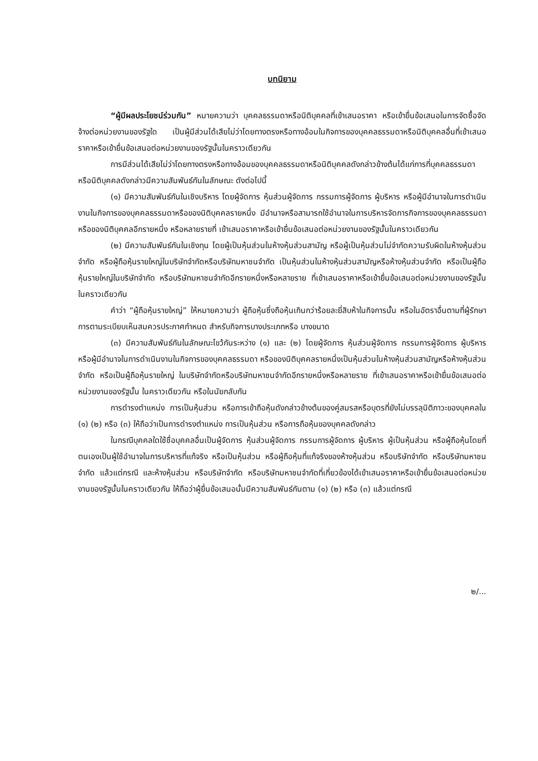บทนิยาม
“ผู้มีผลประโยชน์ร่วมกัน” หมายความว่า บุคคลธรรมดาหรือนิติบุคคลที่เข้าเสนอราคา หรือเข้ายื่นข้อเสนอในการจัดซื้อจัดจ้างต่อหน่วยงานของรัฐใด เป็นผู้มีส่วนได้เสียไม่ว่าโดยทางตรงหรือทางอ้อมในกิจการของบุคคลธรรมดาหรือนิติบุคคลอื่นที่เข้าเสนอราคาหรือเข้ายื่นข้อเสนอต่อหน่วยงานของรัฐนั้นในคราวเดียวกัน
การมีส่วนได้เสียไม่ว่าโดยทางตรงหรือทางอ้อมของบุคคลธรรมดาหรือนิติบุคคลดังกล่าวข้างต้นได้แก่การที่บุคคลธรรมดาหรือนิติบุคคลดังกล่าวมีความสัมพันธ์กันในลักษณะ ดังต่อไปนี้
(๑) มีความสัมพันธ์กันในเชิงบริหาร โดยผู้จัดการ หุ้นส่วนผู้จัดการ กรรมการผู้จัดการ ผู้บริหาร หรือผู้มีอำนาจในการดำเนินงานในกิจการของบุคคลธรรมดาหรือของนิติบุคคลรายหนึ่ง มีอำนาจหรือสามารถใช้อำนาจในการบริหารจัดการกิจการของบุคคลธรรมดา หรือของนิติบุคคลอีกรายหนึ่ง หรือหลายรายที่ เข้าเสนอราคาหรือเข้ายื่นข้อเสนอต่อหน่วยงานของรัฐนั้นในคราวเดียวกัน
(๒) มีความสัมพันธ์กันในเชิงทุน โดยผู้เป็นหุ้นส่วนในห้างหุ้นส่วนสามัญ หรือผู้เป็นหุ้นส่วนไม่จำกัดความรับผิดในห้างหุ้นส่วนจำกัด หรือผู้ถือหุ้นรายใหญ่ในบริษัทจำกัดหรือบริษัทมหาชนจำกัด เป็นหุ้นส่วนในห้างหุ้นส่วนสามัญหรือห้างหุ้นส่วนจำกัด หรือเป็นผู้ถือหุ้นรายใหญ่ในบริษัทจำกัด หรือบริษัทมหาชนจำกัดอีกรายหนึ่งหรือหลายราย ที่เข้าเสนอราคาหรือเข้ายื่นข้อเสนอต่อหน่วยงานของรัฐนั้นในคราวเดียวกัน
คำว่า “ผู้ถือหุ้นรายใหญ่” ให้หมายความว่า ผู้ถือหุ้นซึ่งถือหุ้นเกินกว่าร้อยละยี่สิบห้าในกิจการนั้น หรือในอัตราอื่นตามที่ผู้รักษาการตามระเบียบเห็นสมควรประกาศกำหนด สำหรับกิจการบางประเภทหรือ บางขนาด
(๓) มีความสัมพันธ์กันในลักษณะไขว้กันระหว่าง (๑) และ (๒) โดยผู้จัดการ หุ้นส่วนผู้จัดการ กรรมการผู้จัดการ ผู้บริหาร หรือผู้มีอำนาจในการดำเนินงานในกิจการของบุคคลธรรมดา หรือของนิติบุคคลรายหนึ่งเป็นหุ้นส่วนในห้างหุ้นส่วนสามัญหรือห้างหุ้นส่วนจำกัด หรือเป็นผู้ถือหุ้นรายใหญ่ ในบริษัทจำกัดหรือบริษัทมหาชนจำกัดอีกรายหนึ่งหรือหลายราย ที่เข้าเสนอราคาหรือเข้ายื่นข้อเสนอต่อหน่วยงานของรัฐนั้น ในคราวเดียวกัน หรือในนัยกลับกัน
การดำรงตำแหน่ง การเป็นหุ้นส่วน หรือการเข้าถือหุ้นดังกล่าวข้างต้นของคู่สมรสหรือบุตรที่ยังไม่บรรลุนิติภาวะของบุคคลใน (๑) (๒) หรือ (๓) ให้ถือว่าเป็นการดำรงตำแหน่ง การเป็นหุ้นส่วน หรือการถือหุ้นของบุคคลดังกล่าว
ในกรณีบุคคลใดใช้ชื่อบุคคลอื่นเป็นผู้จัดการ หุ้นส่วนผู้จัดการ กรรมการผู้จัดการ ผู้บริหาร ผู้เป็นหุ้นส่วน หรือผู้ถือหุ้นโดยที่ตนเองเป็นผู้ใช้อำนาจในการบริหารที่แท้จริง หรือเป็นหุ้นส่วน หรือผู้ถือหุ้นที่แท้จริงของห้างหุ้นส่วน หรือบริษัทจำกัด หรือบริษัทมหาชนจำกัด แล้วแต่กรณี และห้างหุ้นส่วน หรือบริษัทจำกัด หรือบริษัทมหาชนจำกัดที่เกี่ยวข้องได้เข้าเสนอราคาหรือเข้ายื่นข้อเสนอต่อหน่วยงานของรัฐนั้นในคราวเดียวกัน ให้ถือว่าผู้ยื่นข้อเสนอนั้นมีความสัมพันธ์กันตาม (๑) (๒) หรือ (๓) แล้วแต่กรณี
๒/...